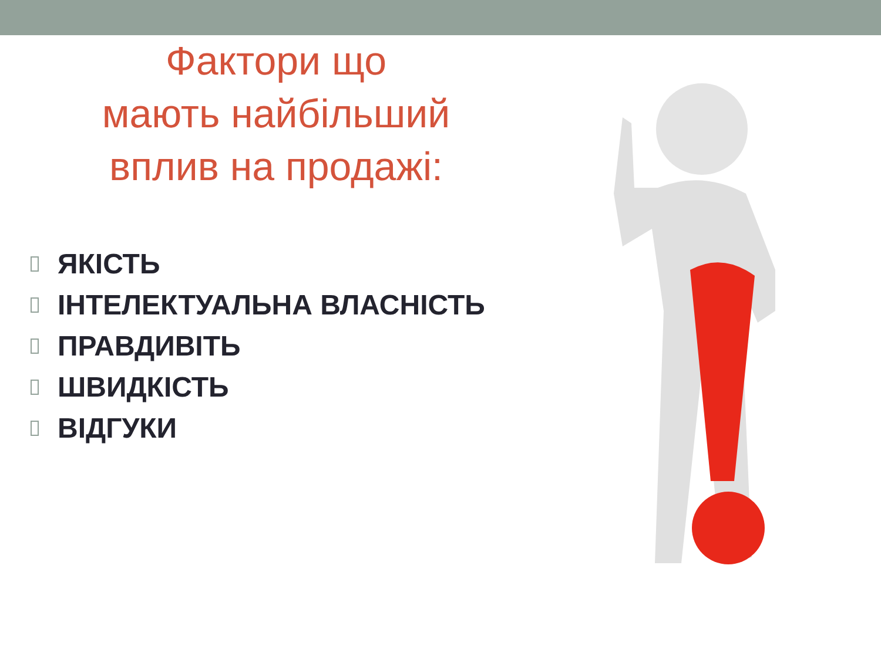Фактори що
мають найбільший
вплив на продажі:
ЯКІСТЬ
ІНТЕЛЕКТУАЛЬНА ВЛАСНІСТЬ
ПРАВДИВІТЬ
ШВИДКІСТЬ
ВІДГУКИ